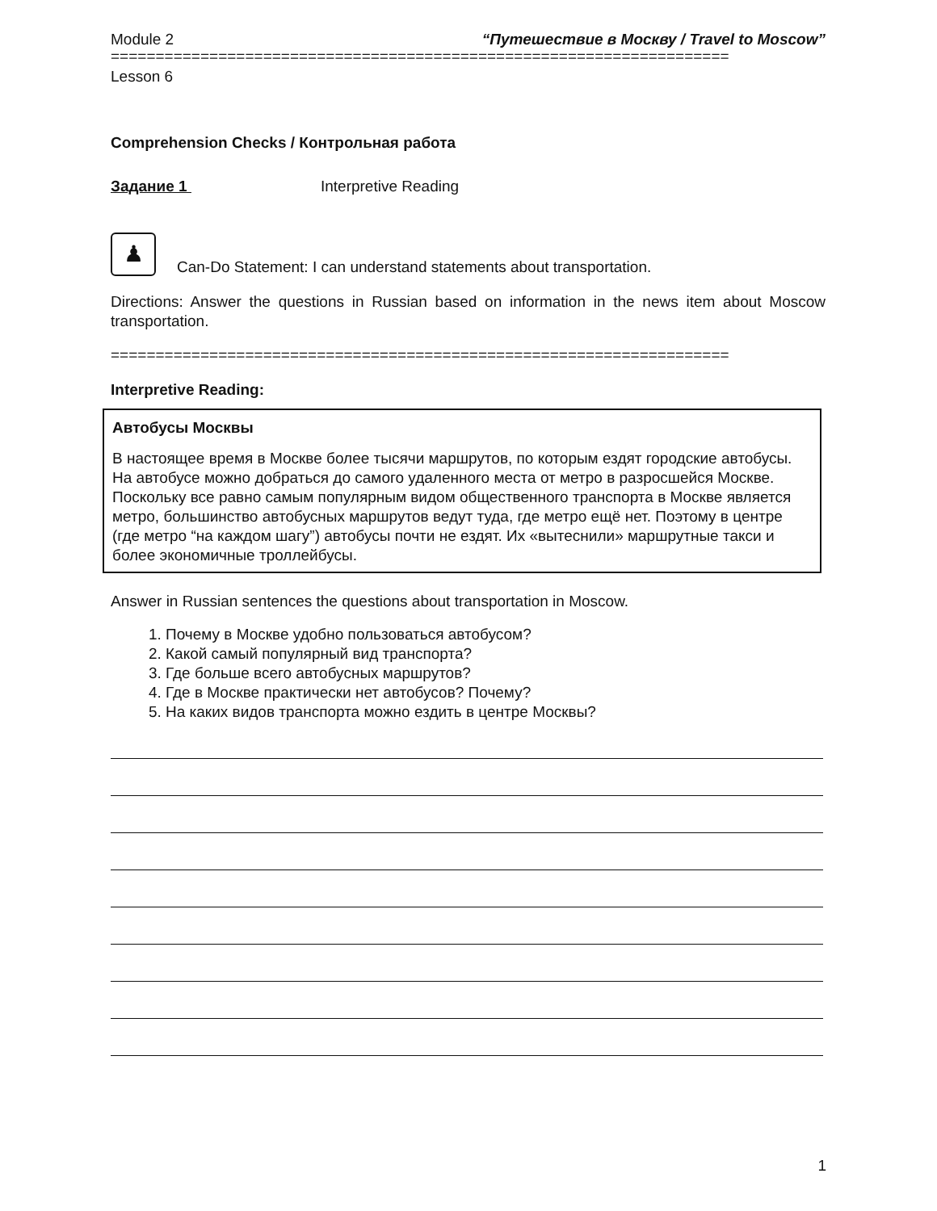Module 2 “Путешествие в Москву / Travel to Moscow”
=====================================================================
Lesson 6
Comprehension Checks / Контрольная работа
Задание 1 Interpretive Reading
♟
Can-Do Statement: I can understand statements about transportation.
Directions: Answer the questions in Russian based on information in the news item about Moscow transportation.
=====================================================================
Interpretive Reading:
Автобусы Москвы
В настоящее время в Москве более тысячи маршрутов, по которым ездят городские автобусы. На автобусе можно добраться до самого удаленного места от метро в разросшейся Москве.
Поскольку все равно самым популярным видом общественного транспорта в Москве является метро, большинство автобусных маршрутов ведут туда, где метро ещё нет. Поэтому в центре (где метро “на каждом шагу”) автобусы почти не ездят. Их «вытеснили» маршрутные такси и более экономичные троллейбусы.
Answer in Russian sentences the questions about transportation in Moscow.
1. Почему в Москве удобно пользоваться автобусом?
2. Какой самый популярный вид транспорта?
3. Где больше всего автобусных маршрутов?
4. Где в Москве практически нет автобусов? Почему?
5. На каких видов транспорта можно ездить в центре Москвы?
1